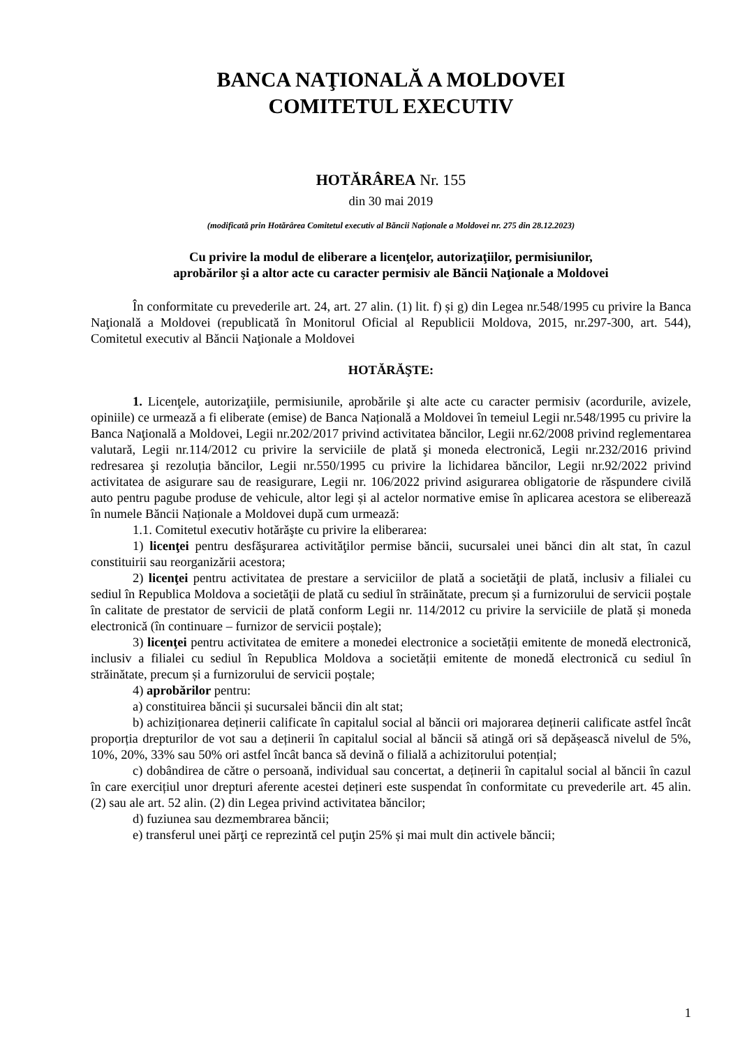BANCA NAŢIONALĂ A MOLDOVEI
COMITETUL EXECUTIV
HOTĂRÂREA Nr. 155
din 30 mai 2019
(modificată prin Hotărârea Comitetul executiv al Băncii Naționale a Moldovei nr. 275 din 28.12.2023)
Cu privire la modul de eliberare a licenţelor, autorizaţiilor, permisiunilor,
aprobărilor şi a altor acte cu caracter permisiv ale Băncii Naţionale a Moldovei
În conformitate cu prevederile art. 24, art. 27 alin. (1) lit. f) și g) din Legea nr.548/1995 cu privire la Banca Naţională a Moldovei (republicată în Monitorul Oficial al Republicii Moldova, 2015, nr.297-300, art. 544), Comitetul executiv al Băncii Naţionale a Moldovei
HOTĂRĂŞTE:
1. Licenţele, autorizaţiile, permisiunile, aprobările şi alte acte cu caracter permisiv (acordurile, avizele, opiniile) ce urmează a fi eliberate (emise) de Banca Națională a Moldovei în temeiul Legii nr.548/1995 cu privire la Banca Naţională a Moldovei, Legii nr.202/2017 privind activitatea băncilor, Legii nr.62/2008 privind reglementarea valutară, Legii nr.114/2012 cu privire la serviciile de plată şi moneda electronică, Legii nr.232/2016 privind redresarea şi rezoluția băncilor, Legii nr.550/1995 cu privire la lichidarea băncilor, Legii nr.92/2022 privind activitatea de asigurare sau de reasigurare, Legii nr. 106/2022 privind asigurarea obligatorie de răspundere civilă auto pentru pagube produse de vehicule, altor legi și al actelor normative emise în aplicarea acestora se eliberează în numele Băncii Naționale a Moldovei după cum urmează:
1.1. Comitetul executiv hotărăşte cu privire la eliberarea:
1) licenţei pentru desfăşurarea activităţilor permise băncii, sucursalei unei bănci din alt stat, în cazul constituirii sau reorganizării acestora;
2) licenţei pentru activitatea de prestare a serviciilor de plată a societăţii de plată, inclusiv a filialei cu sediul în Republica Moldova a societăţii de plată cu sediul în străinătate, precum și a furnizorului de servicii poștale în calitate de prestator de servicii de plată conform Legii nr. 114/2012 cu privire la serviciile de plată și moneda electronică (în continuare – furnizor de servicii poștale);
3) licenţei pentru activitatea de emitere a monedei electronice a societății emitente de monedă electronică, inclusiv a filialei cu sediul în Republica Moldova a societății emitente de monedă electronică cu sediul în străinătate, precum și a furnizorului de servicii poștale;
4) aprobărilor pentru:
a) constituirea băncii și sucursalei băncii din alt stat;
b) achiziționarea deținerii calificate în capitalul social al băncii ori majorarea deținerii calificate astfel încât proporția drepturilor de vot sau a deținerii în capitalul social al băncii să atingă ori să depășească nivelul de 5%, 10%, 20%, 33% sau 50% ori astfel încât banca să devină o filială a achizitorului potențial;
c) dobândirea de către o persoană, individual sau concertat, a deținerii în capitalul social al băncii în cazul în care exercițiul unor drepturi aferente acestei dețineri este suspendat în conformitate cu prevederile art. 45 alin. (2) sau ale art. 52 alin. (2) din Legea privind activitatea băncilor;
d) fuziunea sau dezmembrarea băncii;
e) transferul unei părţi ce reprezintă cel puţin 25% și mai mult din activele băncii;
1